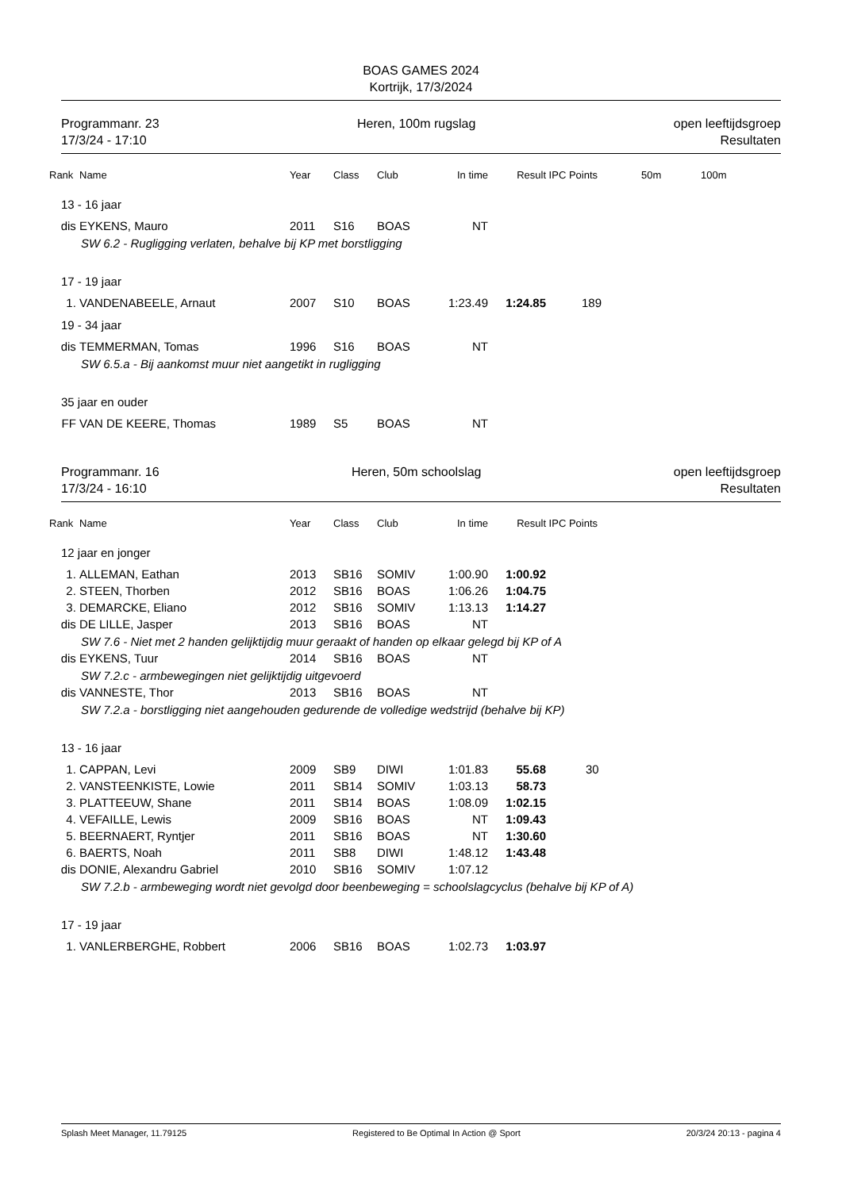BOAS GAMES 2024
Kortrijk, 17/3/2024
Programmanr. 23
17/3/24 - 17:10
Heren, 100m rugslag open leeftijdsgroep
Resultaten
| Rank | Name | Year | Class | Club | In time | Result | IPC Points | 50m | 100m |
| --- | --- | --- | --- | --- | --- | --- | --- | --- | --- |
| 13 - 16 jaar | | | | | | | | | |
| dis | EYKENS, Mauro | 2011 | S16 | BOAS | NT | | | | |
| SW 6.2 - Rugligging verlaten, behalve bij KP met borstligging | | | | | | | | | |
| 17 - 19 jaar | | | | | | | | | |
| 1. | VANDENABEELE, Arnaut | 2007 | S10 | BOAS | 1:23.49 | 1:24.85 | 189 | | |
| 19 - 34 jaar | | | | | | | | | |
| dis | TEMMERMAN, Tomas | 1996 | S16 | BOAS | NT | | | | |
| SW 6.5.a - Bij aankomst muur niet aangetikt in rugligging | | | | | | | | | |
| 35 jaar en ouder | | | | | | | | | |
| FF | VAN DE KEERE, Thomas | 1989 | S5 | BOAS | NT | | | | |
Programmanr. 16
17/3/24 - 16:10
Heren, 50m schoolslag open leeftijdsgroep
Resultaten
| Rank | Name | Year | Class | Club | In time | Result | IPC Points |
| --- | --- | --- | --- | --- | --- | --- | --- |
| 12 jaar en jonger | | | | | | | |
| 1. | ALLEMAN, Eathan | 2013 | SB16 | SOMIV | 1:00.90 | 1:00.92 | |
| 2. | STEEN, Thorben | 2012 | SB16 | BOAS | 1:06.26 | 1:04.75 | |
| 3. | DEMARCKE, Eliano | 2012 | SB16 | SOMIV | 1:13.13 | 1:14.27 | |
| dis | DE LILLE, Jasper | 2013 | SB16 | BOAS | NT | | |
| SW 7.6 - Niet met 2 handen gelijktijdig muur geraakt of handen op elkaar gelegd bij KP of A | | | | | | | |
| dis | EYKENS, Tuur | 2014 | SB16 | BOAS | NT | | |
| SW 7.2.c - armbewegingen niet gelijktijdig uitgevoerd | | | | | | | |
| dis | VANNESTE, Thor | 2013 | SB16 | BOAS | NT | | |
| SW 7.2.a - borstligging niet aangehouden gedurende de volledige wedstrijd (behalve bij KP) | | | | | | | |
| 13 - 16 jaar | | | | | | | |
| 1. | CAPPAN, Levi | 2009 | SB9 | DIWI | 1:01.83 | 55.68 | 30 |
| 2. | VANSTEENKISTE, Lowie | 2011 | SB14 | SOMIV | 1:03.13 | 58.73 | |
| 3. | PLATTEEUW, Shane | 2011 | SB14 | BOAS | 1:08.09 | 1:02.15 | |
| 4. | VEFAILLE, Lewis | 2009 | SB16 | BOAS | NT | 1:09.43 | |
| 5. | BEERNAERT, Ryntjer | 2011 | SB16 | BOAS | NT | 1:30.60 | |
| 6. | BAERTS, Noah | 2011 | SB8 | DIWI | 1:48.12 | 1:43.48 | |
| dis | DONIE, Alexandru Gabriel | 2010 | SB16 | SOMIV | 1:07.12 | | |
| SW 7.2.b - armbeweging wordt niet gevolgd door beenbeweging = schoolslagcyclus (behalve bij KP of A) | | | | | | | |
| 17 - 19 jaar | | | | | | | |
| 1. | VANLERBERGHE, Robbert | 2006 | SB16 | BOAS | 1:02.73 | 1:03.97 | |
Splash Meet Manager, 11.79125 Registered to Be Optimal In Action @ Sport 20/3/24 20:13 - pagina 4